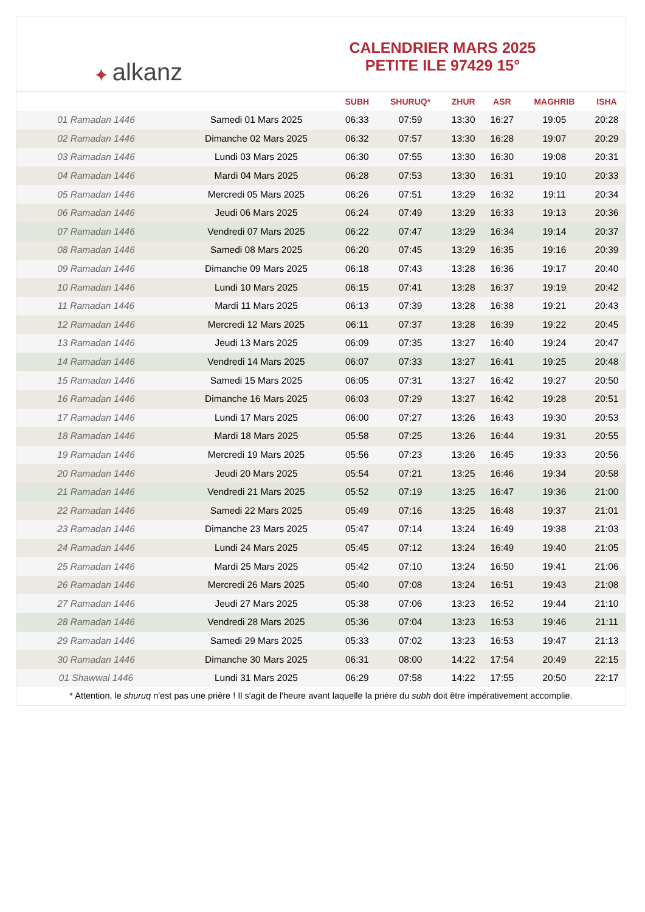✦ alkanz
CALENDRIER MARS 2025
PETITE ILE 97429 15°
| | | SUBH | SHURUQ* | ZHUR | ASR | MAGHRIB | ISHA |
| --- | --- | --- | --- | --- | --- | --- | --- |
| 01 Ramadan 1446 | Samedi 01 Mars 2025 | 06:33 | 07:59 | 13:30 | 16:27 | 19:05 | 20:28 |
| 02 Ramadan 1446 | Dimanche 02 Mars 2025 | 06:32 | 07:57 | 13:30 | 16:28 | 19:07 | 20:29 |
| 03 Ramadan 1446 | Lundi 03 Mars 2025 | 06:30 | 07:55 | 13:30 | 16:30 | 19:08 | 20:31 |
| 04 Ramadan 1446 | Mardi 04 Mars 2025 | 06:28 | 07:53 | 13:30 | 16:31 | 19:10 | 20:33 |
| 05 Ramadan 1446 | Mercredi 05 Mars 2025 | 06:26 | 07:51 | 13:29 | 16:32 | 19:11 | 20:34 |
| 06 Ramadan 1446 | Jeudi 06 Mars 2025 | 06:24 | 07:49 | 13:29 | 16:33 | 19:13 | 20:36 |
| 07 Ramadan 1446 | Vendredi 07 Mars 2025 | 06:22 | 07:47 | 13:29 | 16:34 | 19:14 | 20:37 |
| 08 Ramadan 1446 | Samedi 08 Mars 2025 | 06:20 | 07:45 | 13:29 | 16:35 | 19:16 | 20:39 |
| 09 Ramadan 1446 | Dimanche 09 Mars 2025 | 06:18 | 07:43 | 13:28 | 16:36 | 19:17 | 20:40 |
| 10 Ramadan 1446 | Lundi 10 Mars 2025 | 06:15 | 07:41 | 13:28 | 16:37 | 19:19 | 20:42 |
| 11 Ramadan 1446 | Mardi 11 Mars 2025 | 06:13 | 07:39 | 13:28 | 16:38 | 19:21 | 20:43 |
| 12 Ramadan 1446 | Mercredi 12 Mars 2025 | 06:11 | 07:37 | 13:28 | 16:39 | 19:22 | 20:45 |
| 13 Ramadan 1446 | Jeudi 13 Mars 2025 | 06:09 | 07:35 | 13:27 | 16:40 | 19:24 | 20:47 |
| 14 Ramadan 1446 | Vendredi 14 Mars 2025 | 06:07 | 07:33 | 13:27 | 16:41 | 19:25 | 20:48 |
| 15 Ramadan 1446 | Samedi 15 Mars 2025 | 06:05 | 07:31 | 13:27 | 16:42 | 19:27 | 20:50 |
| 16 Ramadan 1446 | Dimanche 16 Mars 2025 | 06:03 | 07:29 | 13:27 | 16:42 | 19:28 | 20:51 |
| 17 Ramadan 1446 | Lundi 17 Mars 2025 | 06:00 | 07:27 | 13:26 | 16:43 | 19:30 | 20:53 |
| 18 Ramadan 1446 | Mardi 18 Mars 2025 | 05:58 | 07:25 | 13:26 | 16:44 | 19:31 | 20:55 |
| 19 Ramadan 1446 | Mercredi 19 Mars 2025 | 05:56 | 07:23 | 13:26 | 16:45 | 19:33 | 20:56 |
| 20 Ramadan 1446 | Jeudi 20 Mars 2025 | 05:54 | 07:21 | 13:25 | 16:46 | 19:34 | 20:58 |
| 21 Ramadan 1446 | Vendredi 21 Mars 2025 | 05:52 | 07:19 | 13:25 | 16:47 | 19:36 | 21:00 |
| 22 Ramadan 1446 | Samedi 22 Mars 2025 | 05:49 | 07:16 | 13:25 | 16:48 | 19:37 | 21:01 |
| 23 Ramadan 1446 | Dimanche 23 Mars 2025 | 05:47 | 07:14 | 13:24 | 16:49 | 19:38 | 21:03 |
| 24 Ramadan 1446 | Lundi 24 Mars 2025 | 05:45 | 07:12 | 13:24 | 16:49 | 19:40 | 21:05 |
| 25 Ramadan 1446 | Mardi 25 Mars 2025 | 05:42 | 07:10 | 13:24 | 16:50 | 19:41 | 21:06 |
| 26 Ramadan 1446 | Mercredi 26 Mars 2025 | 05:40 | 07:08 | 13:24 | 16:51 | 19:43 | 21:08 |
| 27 Ramadan 1446 | Jeudi 27 Mars 2025 | 05:38 | 07:06 | 13:23 | 16:52 | 19:44 | 21:10 |
| 28 Ramadan 1446 | Vendredi 28 Mars 2025 | 05:36 | 07:04 | 13:23 | 16:53 | 19:46 | 21:11 |
| 29 Ramadan 1446 | Samedi 29 Mars 2025 | 05:33 | 07:02 | 13:23 | 16:53 | 19:47 | 21:13 |
| 30 Ramadan 1446 | Dimanche 30 Mars 2025 | 06:31 | 08:00 | 14:22 | 17:54 | 20:49 | 22:15 |
| 01 Shawwal 1446 | Lundi 31 Mars 2025 | 06:29 | 07:58 | 14:22 | 17:55 | 20:50 | 22:17 |
* Attention, le shuruq n'est pas une prière ! Il s'agit de l'heure avant laquelle la prière du subh doit être impérativement accomplie.